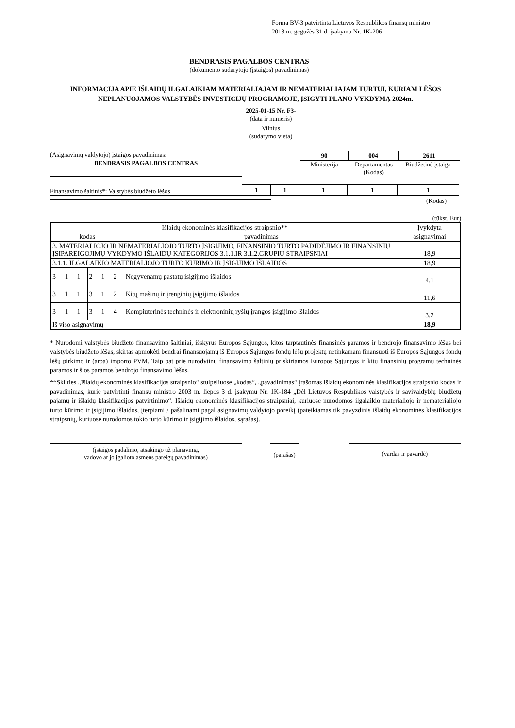Forma BV-3 patvirtinta Lietuvos Respublikos finansų ministro
2018 m. gegužės 31 d. įsakymu Nr. 1K-206
BENDRASIS PAGALBOS CENTRAS
(dokumento sudarytojo (įstaigos) pavadinimas)
INFORMACIJA APIE IŠLAIDŲ ILGALAIKIAM MATERIALIAJAM IR NEMATERIALIAJAM TURTUI, KURIAM LĖŠOS NEPLANUOJAMOS VALSTYBĖS INVESTICIJŲ PROGRAMOJE, ĮSIGYTI PLANO VYKDYMĄ 2024m.
2025-01-15 Nr. F3-
(data ir numeris)
Vilnius
(sudarymo vieta)
(Asignavimų valdytojo) įstaigos pavadinimas:
BENDRASIS PAGALBOS CENTRAS
| 90 | 004 | 2611 |
Ministerija Departamentas
(Kodas) Biudžetinė įstaiga
Finansavimo šaltinis*: Valstybės biudžeto lėšos
| 1 | 1 | 1 | 1 | 1 |
(Kodas)
(tūkst. Eur)
| Išlaidų ekonominės klasifikacijos straipsnio** | | | | | | | Įvykdyta |
| kodas | | | | | | pavadinimas | asignavimai |
| 3. MATERIALIOJO IR NEMATERIALIOJO TURTO ĮSIGIJIMO, FINANSINIO TURTO PADIDĖJIMO IR FINANSINIŲ ĮSIPAREIGOJIMŲ VYKDYMO IŠLAIDŲ KATEGORIJOS 3.1.1.IR 3.1.2.GRUPIŲ STRAIPSNIAI | | | | | | | 18,9 |
| 3.1.1. ILGALAIKIO MATERIALIOJO TURTO KŪRIMO IR ĮSIGIJIMO IŠLAIDOS | | | | | | | 18,9 |
| 3 | 1 | 1 | 2 | 1 | 2 | Negyvenamų pastatų įsigijimo išlaidos | 4,1 |
| 3 | 1 | 1 | 3 | 1 | 2 | Kitų mašinų ir įrenginių įsigijimo išlaidos | 11,6 |
| 3 | 1 | 1 | 3 | 1 | 4 | Kompiuterinės techninės ir elektroninių ryšių įrangos įsigijimo išlaidos | 3,2 |
| Iš viso asignavimų | | | | | | | 18,9 |
* Nurodomi valstybės biudžeto finansavimo šaltiniai, išskyrus Europos Sąjungos, kitos tarptautinės finansinės paramos ir bendrojo finansavimo lėšas bei valstybės biudžeto lėšas, skirtas apmokėti bendrai finansuojamų iš Europos Sąjungos fondų lėšų projektų netinkamam finansuoti iš Europos Sąjungos fondų lėšų pirkimo ir (arba) importo PVM. Taip pat prie nurodytinų finansavimo šaltinių priskiriamos Europos Sąjungos ir kitų finansinių programų techninės paramos ir šios paramos bendrojo finansavimo lėšos.
**Skilties „Išlaidų ekonominės klasifikacijos straipsnio“ stulpeliuose „kodas“, „pavadinimas“ įrašomas išlaidų ekonominės klasifikacijos straipsnio kodas ir pavadinimas, kurie patvirtinti finansų ministro 2003 m. liepos 3 d. įsakymu Nr. 1K-184 „Dėl Lietuvos Respublikos valstybės ir savivaldybių biudžetų pajamų ir išlaidų klasifikacijos patvirtinimo“. Išlaidų ekonominės klasifikacijos straipsniai, kuriuose nurodomos ilgalaikio materialiojo ir nematerialiojo turto kūrimo ir įsigijimo išlaidos, įterpiami / pašalinami pagal asignavimų valdytojo poreikį (pateikiamas tik pavyzdinis išlaidų ekonominės klasifikacijos straipsnių, kuriuose nurodomos tokio turto kūrimo ir įsigijimo išlaidos, sąrašas).
(įstaigos padalinio, atsakingo už planavimą,
vadovo ar jo įgalioto asmens pareigų pavadinimas)
(parašas)
(vardas ir pavardė)